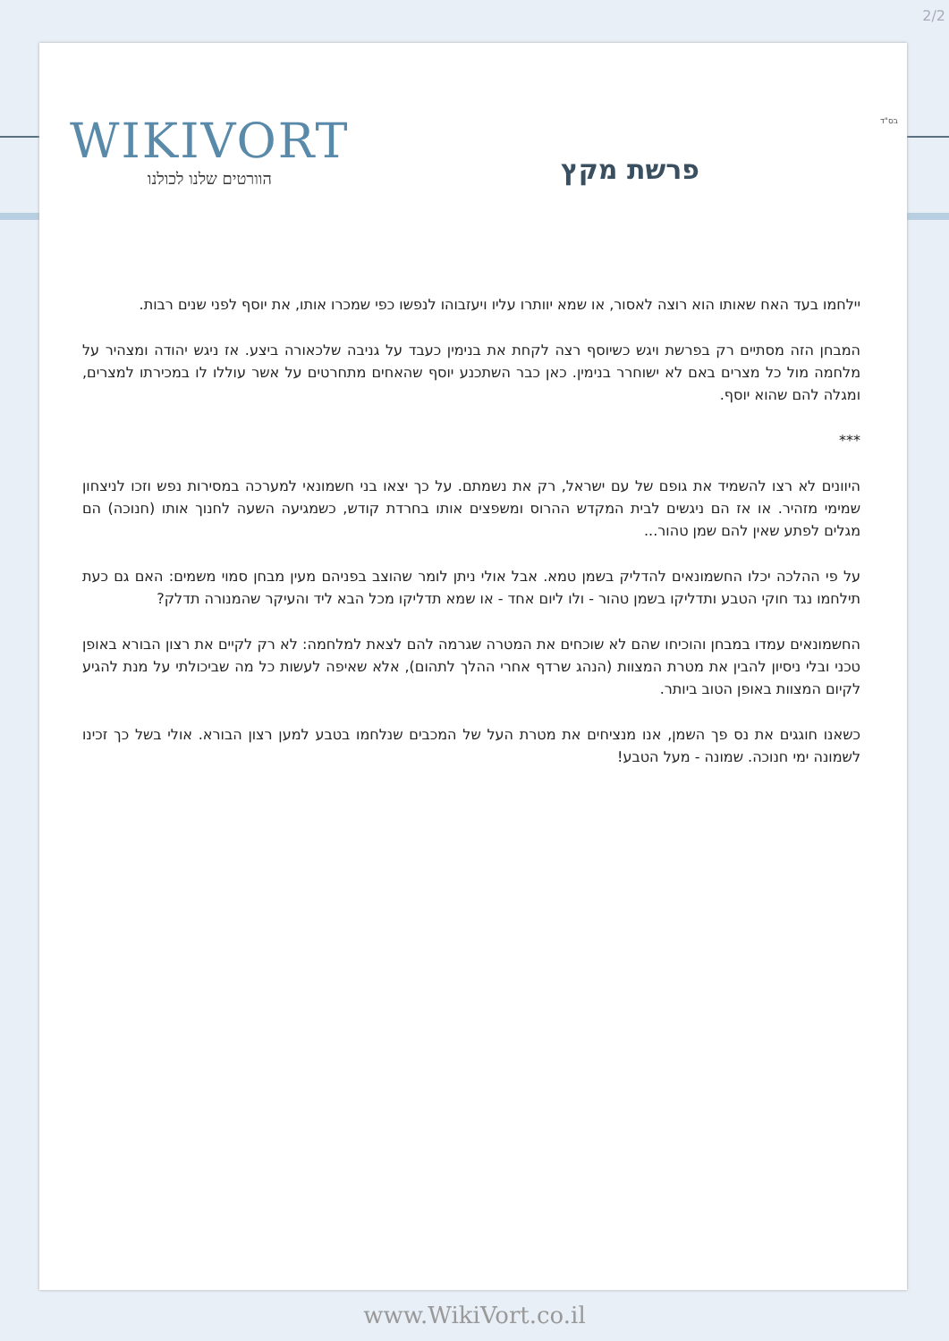2/2
בס"ד WIKIVORT
הוורטים שלנו לכולנו
פרשת מקץ
יילחמו בעד האח שאותו הוא רוצה לאסור, או שמא יוותרו עליו ויעזבוהו לנפשו כפי שמכרו אותו, את יוסף לפני שנים רבות.
המבחן הזה מסתיים רק בפרשת ויגש כשיוסף רצה לקחת את בנימין כעבד על גניבה שלכאורה ביצע. אז ניגש יהודה ומצהיר על מלחמה מול כל מצרים באם לא ישוחרר בנימין. כאן כבר השתכנע יוסף שהאחים מתחרטים על אשר עוללו לו במכירתו למצרים, ומגלה להם שהוא יוסף.
***
היוונים לא רצו להשמיד את גופם של עם ישראל, רק את נשמתם. על כך יצאו בני חשמונאי למערכה במסירות נפש וזכו לניצחון שמימי מזהיר. או אז הם ניגשים לבית המקדש ההרוס ומשפצים אותו בחרדת קודש, כשמגיעה השעה לחנוך אותו (חנוכה) הם מגלים לפתע שאין להם שמן טהור...
על פי ההלכה יכלו החשמונאים להדליק בשמן טמא. אבל אולי ניתן לומר שהוצב בפניהם מעין מבחן סמוי משמים: האם גם כעת תילחמו נגד חוקי הטבע ותדליקו בשמן טהור - ולו ליום אחד - או שמא תדליקו מכל הבא ליד והעיקר שהמנורה תדלק?
החשמונאים עמדו במבחן והוכיחו שהם לא שוכחים את המטרה שגרמה להם לצאת למלחמה: לא רק לקיים את רצון הבורא באופן טכני ובלי ניסיון להבין את מטרת המצוות (הנהג שרדף אחרי ההלך לתהום), אלא שאיפה לעשות כל מה שביכולתי על מנת להגיע לקיום המצוות באופן הטוב ביותר.
כשאנו חוגגים את נס פך השמן, אנו מנציחים את מטרת העל של המכבים שנלחמו בטבע למען רצון הבורא. אולי בשל כך זכינו לשמונה ימי חנוכה. שמונה - מעל הטבע!
www.WikiVort.co.il